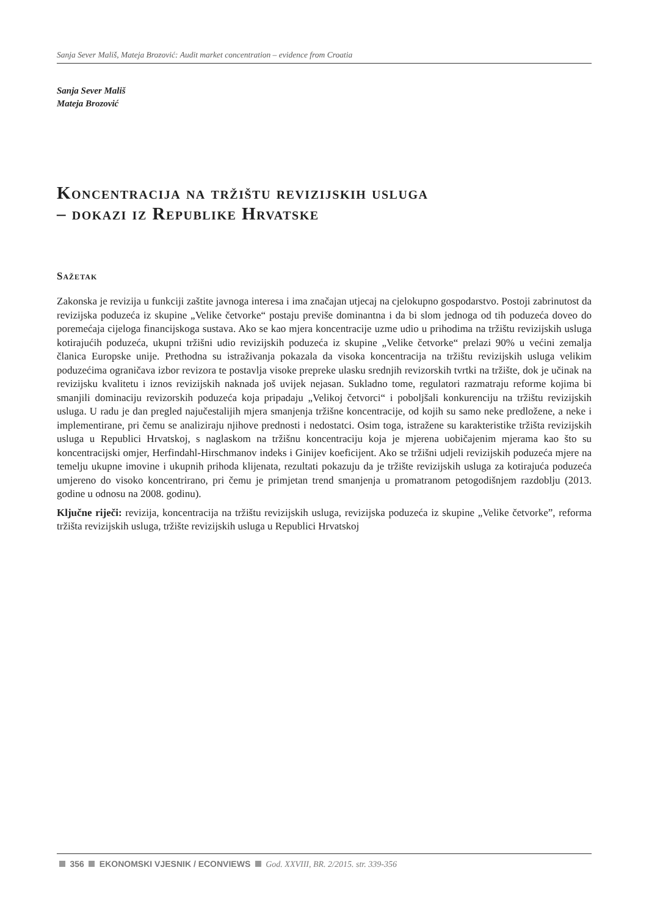Sanja Sever Mališ, Mateja Brozović: Audit market concentration – evidence from Croatia
Sanja Sever Mališ
Mateja Brozović
Koncentracija na tržištu revizijskih usluga
– dokazi iz Republike Hrvatske
Sažetak
Zakonska je revizija u funkciji zaštite javnoga interesa i ima značajan utjecaj na cjelokupno gospodarstvo. Postoji zabrinutost da revizijska poduzeća iz skupine „Velike četvorke“ postaju previše dominantna i da bi slom jednoga od tih poduzeća doveo do poremećaja cijeloga financijskoga sustava. Ako se kao mjera koncentracije uzme udio u prihodima na tržištu revizijskih usluga kotirajućih poduzeća, ukupni tržišni udio revizijskih poduzeća iz skupine „Velike četvorke“ prelazi 90% u većini zemalja članica Europske unije. Prethodna su istraživanja pokazala da visoka koncentracija na tržištu revizijskih usluga velikim poduzećima ograničava izbor revizora te postavlja visoke prepreke ulasku srednjih revizorskih tvrtki na tržište, dok je učinak na revizijsku kvalitetu i iznos revizijskih naknada još uvijek nejasan. Sukladno tome, regulatori razmatraju reforme kojima bi smanjili dominaciju revizorskih poduzeća koja pripadaju „Velikoj četvorci“ i poboljšali konkurenciju na tržištu revizijskih usluga. U radu je dan pregled najučestalijih mjera smanjenja tržišne koncentracije, od kojih su samo neke predložene, a neke i implementirane, pri čemu se analiziraju njihove prednosti i nedostatci. Osim toga, istražene su karakteristike tržišta revizijskih usluga u Republici Hrvatskoj, s naglaskom na tržišnu koncentraciju koja je mjerena uobičajenim mjerama kao što su koncentracijski omjer, Herfindahl-Hirschmanov indeks i Ginijev koeficijent. Ako se tržišni udjeli revizijskih poduzeća mjere na temelju ukupne imovine i ukupnih prihoda klijenata, rezultati pokazuju da je tržište revizijskih usluga za kotirajuća poduzeća umjereno do visoko koncentrirano, pri čemu je primjetan trend smanjenja u promatranom petogodišnjem razdoblju (2013. godine u odnosu na 2008. godinu).
Ključne riječi: revizija, koncentracija na tržištu revizijskih usluga, revizijska poduzeća iz skupine „Velike četvorke”, reforma tržišta revizijskih usluga, tržište revizijskih usluga u Republici Hrvatskoj
356 EKONOMSKI VJESNIK / ECONVIEWS God. XXVIII, BR. 2/2015. str. 339-356